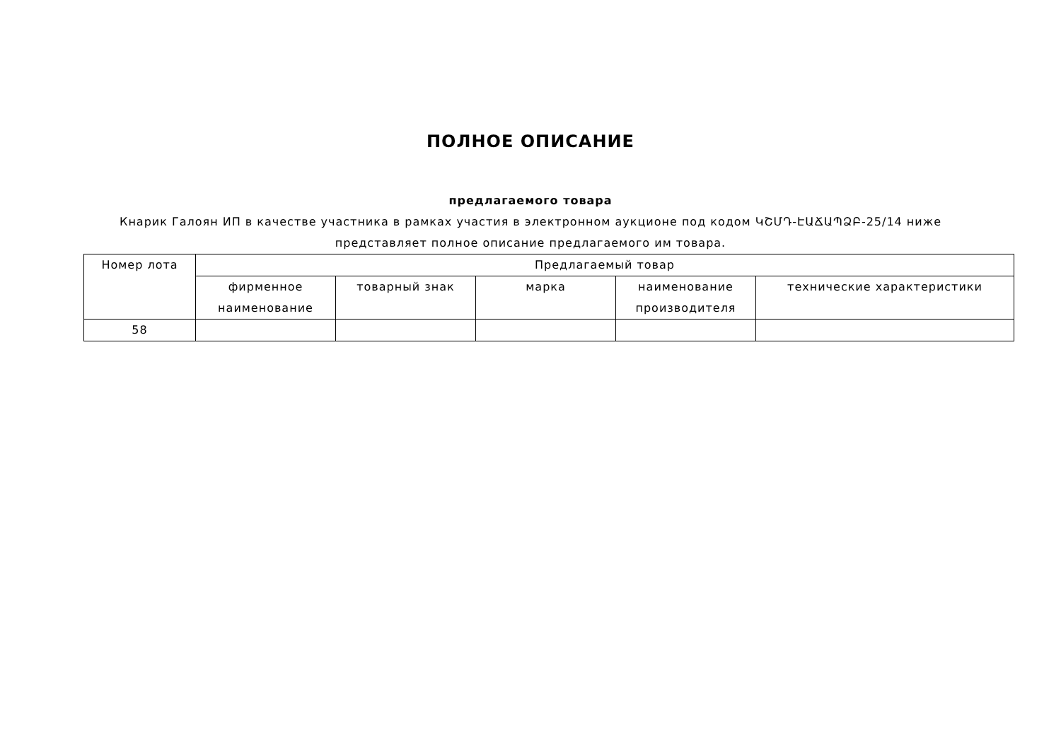ПОЛНОЕ ОПИСАНИЕ
предлагаемого товара
Кнарик Галоян ИП в качестве участника в рамках участия в электронном аукционе под кодом ԿՇՄԴ-ԷԱՃԱՊՁԲ-25/14 ниже представляет полное описание предлагаемого им товара.
| Номер лота | Предлагаемый товар | | | | |
| --- | --- | --- | --- | --- | --- |
| | фирменное наименование | товарный знак | марка | наименование производителя | технические характеристики |
| 58 | | | | | |